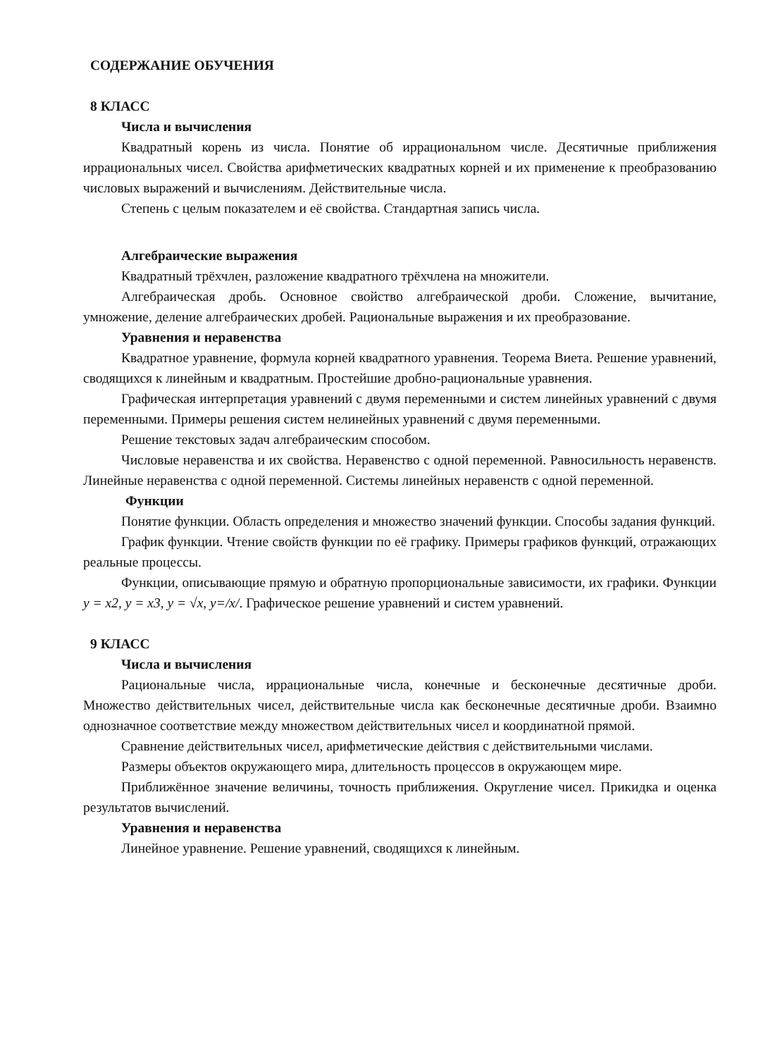СОДЕРЖАНИЕ ОБУЧЕНИЯ
8 КЛАСС
Числа и вычисления
Квадратный корень из числа. Понятие об иррациональном числе. Десятичные приближения иррациональных чисел. Свойства арифметических квадратных корней и их применение к преобразованию числовых выражений и вычислениям. Действительные числа.
Степень с целым показателем и её свойства. Стандартная запись числа.
Алгебраические выражения
Квадратный трёхчлен, разложение квадратного трёхчлена на множители.
Алгебраическая дробь. Основное свойство алгебраической дроби. Сложение, вычитание, умножение, деление алгебраических дробей. Рациональные выражения и их преобразование.
Уравнения и неравенства
Квадратное уравнение, формула корней квадратного уравнения. Теорема Виета. Решение уравнений, сводящихся к линейным и квадратным. Простейшие дробно-рациональные уравнения.
Графическая интерпретация уравнений с двумя переменными и систем линейных уравнений с двумя переменными. Примеры решения систем нелинейных уравнений с двумя переменными.
Решение текстовых задач алгебраическим способом.
Числовые неравенства и их свойства. Неравенство с одной переменной. Равносильность неравенств. Линейные неравенства с одной переменной. Системы линейных неравенств с одной переменной.
Функции
Понятие функции. Область определения и множество значений функции. Способы задания функций.
График функции. Чтение свойств функции по её графику. Примеры графиков функций, отражающих реальные процессы.
Функции, описывающие прямую и обратную пропорциональные зависимости, их графики. Функции y = x2, y = x3, y = √x, y=/x/. Графическое решение уравнений и систем уравнений.
9 КЛАСС
Числа и вычисления
Рациональные числа, иррациональные числа, конечные и бесконечные десятичные дроби. Множество действительных чисел, действительные числа как бесконечные десятичные дроби. Взаимно однозначное соответствие между множеством действительных чисел и координатной прямой.
Сравнение действительных чисел, арифметические действия с действительными числами.
Размеры объектов окружающего мира, длительность процессов в окружающем мире.
Приближённое значение величины, точность приближения. Округление чисел. Прикидка и оценка результатов вычислений.
Уравнения и неравенства
Линейное уравнение. Решение уравнений, сводящихся к линейным.